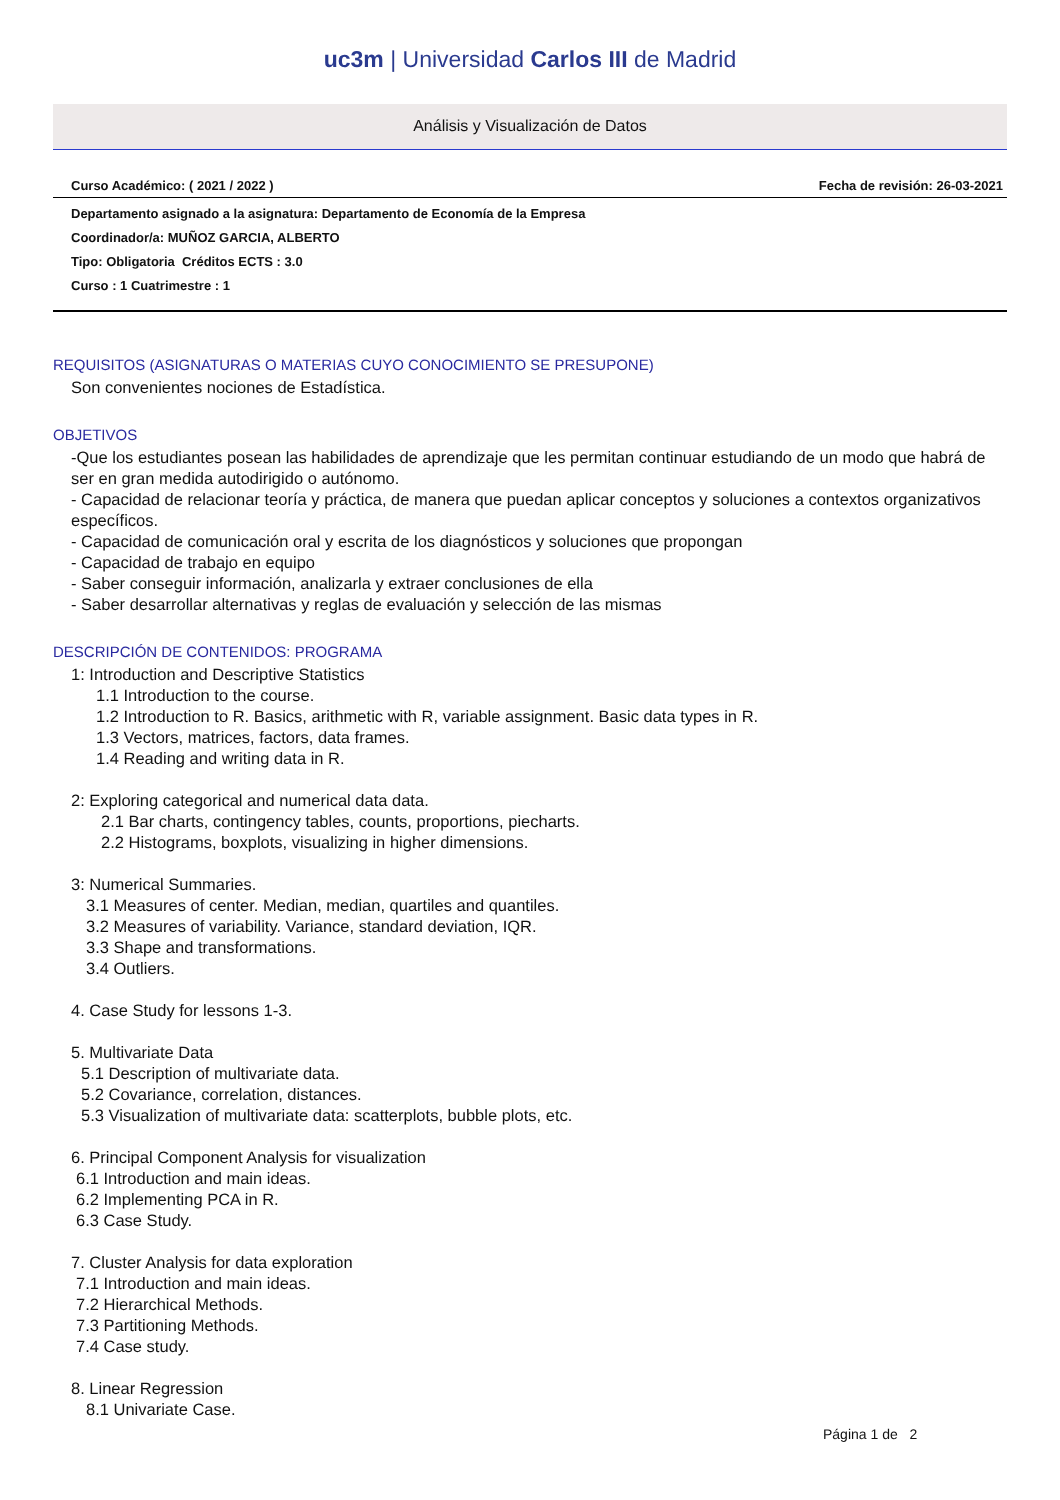uc3m | Universidad Carlos III de Madrid
Análisis y Visualización de Datos
Curso Académico: ( 2021 / 2022 ) Fecha de revisión: 26-03-2021
Departamento asignado a la asignatura: Departamento de Economía de la Empresa
Coordinador/a: MUÑOZ GARCIA, ALBERTO
Tipo: Obligatoria Créditos ECTS : 3.0
Curso : 1 Cuatrimestre : 1
REQUISITOS (ASIGNATURAS O MATERIAS CUYO CONOCIMIENTO SE PRESUPONE)
Son convenientes nociones de Estadística.
OBJETIVOS
-Que los estudiantes posean las habilidades de aprendizaje que les permitan continuar estudiando de un modo que habrá de ser en gran medida autodirigido o autónomo.
- Capacidad de relacionar teoría y práctica, de manera que puedan aplicar conceptos y soluciones a contextos organizativos específicos.
- Capacidad de comunicación oral y escrita de los diagnósticos y soluciones que propongan
- Capacidad de trabajo en equipo
- Saber conseguir información, analizarla y extraer conclusiones de ella
- Saber desarrollar alternativas y reglas de evaluación y selección de las mismas
DESCRIPCIÓN DE CONTENIDOS: PROGRAMA
1: Introduction and Descriptive Statistics
1.1 Introduction to the course.
1.2 Introduction to R. Basics, arithmetic with R, variable assignment. Basic data types in R.
1.3 Vectors, matrices, factors, data frames.
1.4 Reading and writing data in R.
2: Exploring categorical and numerical data data.
2.1 Bar charts, contingency tables, counts, proportions, piecharts.
2.2 Histograms, boxplots, visualizing in higher dimensions.
3: Numerical Summaries.
3.1 Measures of center. Median, median, quartiles and quantiles.
3.2 Measures of variability. Variance, standard deviation, IQR.
3.3 Shape and transformations.
3.4 Outliers.
4. Case Study for lessons 1-3.
5. Multivariate Data
5.1 Description of multivariate data.
5.2 Covariance, correlation, distances.
5.3 Visualization of multivariate data: scatterplots, bubble plots, etc.
6. Principal Component Analysis for visualization
6.1 Introduction and main ideas.
6.2 Implementing PCA in R.
6.3 Case Study.
7. Cluster Analysis for data exploration
7.1 Introduction and main ideas.
7.2 Hierarchical Methods.
7.3 Partitioning Methods.
7.4 Case study.
8. Linear Regression
8.1 Univariate Case.
Página 1 de 2